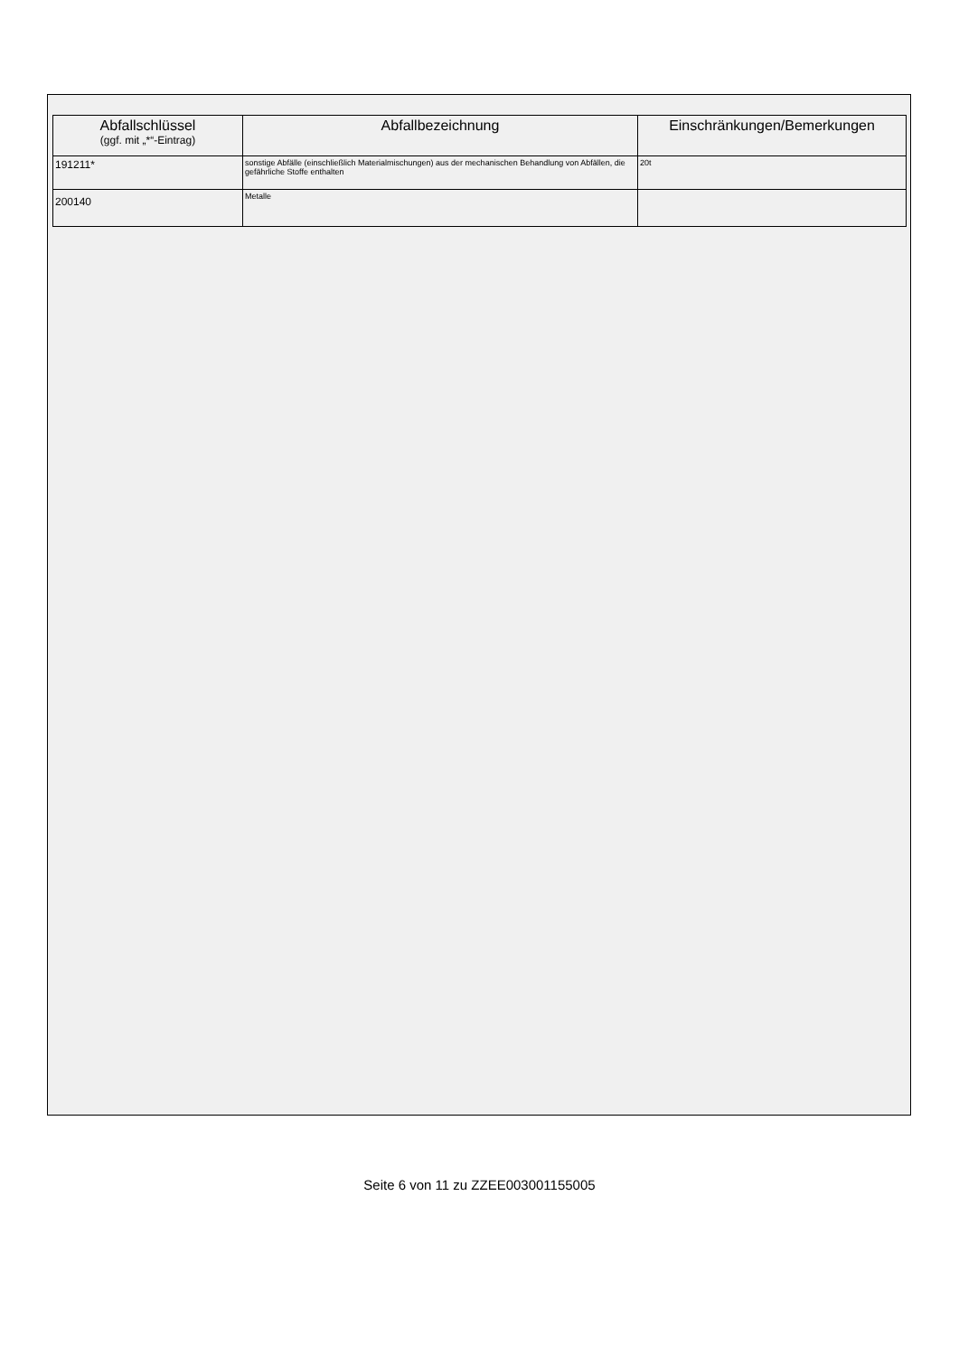| Abfallschlüssel (ggf. mit „*“-Eintrag) | Abfallbezeichnung | Einschränkungen/Bemerkungen |
| --- | --- | --- |
| 191211* | sonstige Abfälle (einschließlich Materialmischungen) aus der mechanischen Behandlung von Abfällen, die gefährliche Stoffe enthalten | 20t |
| 200140 | Metalle | |
Seite 6 von 11 zu ZZEE003001155005